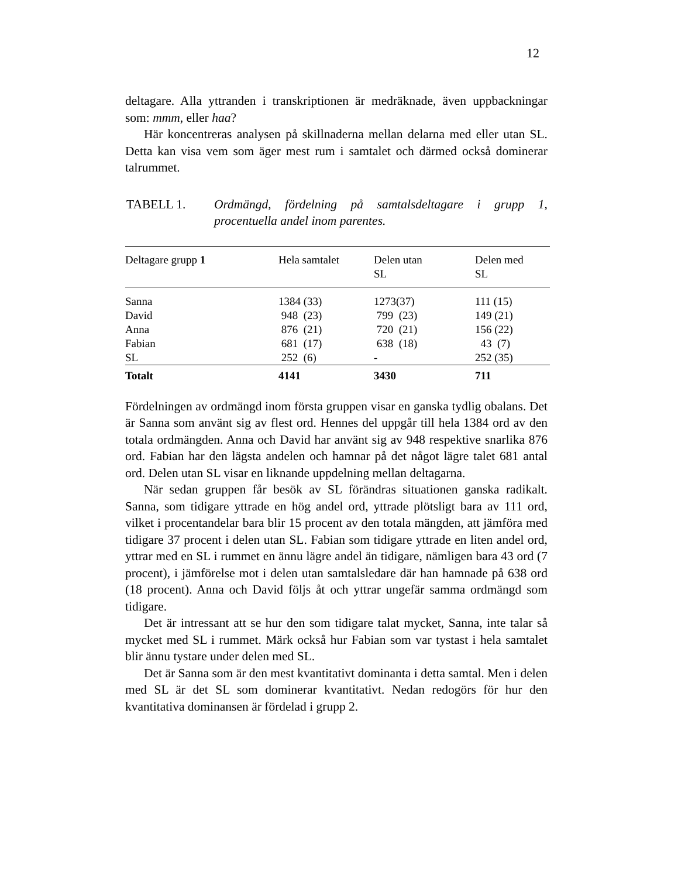12
deltagare. Alla yttranden i transkriptionen är medräknade, även uppbackningar som: mmm, eller haa?
Här koncentreras analysen på skillnaderna mellan delarna med eller utan SL. Detta kan visa vem som äger mest rum i samtalet och därmed också dominerar talrummet.
TABELL 1. Ordmängd, fördelning på samtalsdeltagare i grupp 1, procentuella andel inom parentes.
| Deltagare grupp 1 | Hela samtalet | Delen utan SL | Delen med SL |
| --- | --- | --- | --- |
| Sanna | 1384 (33) | 1273(37) | 111 (15) |
| David | 948 (23) | 799 (23) | 149 (21) |
| Anna | 876 (21) | 720 (21) | 156 (22) |
| Fabian | 681 (17) | 638 (18) | 43 (7) |
| SL | 252 (6) | - | 252 (35) |
| Totalt | 4141 | 3430 | 711 |
Fördelningen av ordmängd inom första gruppen visar en ganska tydlig obalans. Det är Sanna som använt sig av flest ord. Hennes del uppgår till hela 1384 ord av den totala ordmängden. Anna och David har använt sig av 948 respektive snarlika 876 ord. Fabian har den lägsta andelen och hamnar på det något lägre talet 681 antal ord. Delen utan SL visar en liknande uppdelning mellan deltagarna.
När sedan gruppen får besök av SL förändras situationen ganska radikalt. Sanna, som tidigare yttrade en hög andel ord, yttrade plötsligt bara av 111 ord, vilket i procentandelar bara blir 15 procent av den totala mängden, att jämföra med tidigare 37 procent i delen utan SL. Fabian som tidigare yttrade en liten andel ord, yttrar med en SL i rummet en ännu lägre andel än tidigare, nämligen bara 43 ord (7 procent), i jämförelse mot i delen utan samtalsledare där han hamnade på 638 ord (18 procent). Anna och David följs åt och yttrar ungefär samma ordmängd som tidigare.
Det är intressant att se hur den som tidigare talat mycket, Sanna, inte talar så mycket med SL i rummet. Märk också hur Fabian som var tystast i hela samtalet blir ännu tystare under delen med SL.
Det är Sanna som är den mest kvantitativt dominanta i detta samtal. Men i delen med SL är det SL som dominerar kvantitativt. Nedan redogörs för hur den kvantitativa dominansen är fördelad i grupp 2.